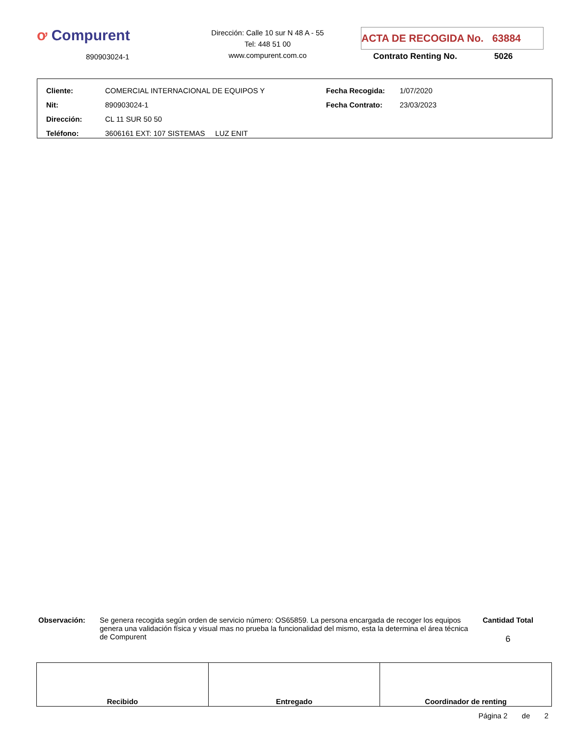ơ Compurent
890903024-1
Dirección: Calle 10 sur N 48 A - 55
Tel: 448 51 00
www.compurent.com.co
ACTA DE RECOGIDA No. 63884
Contrato Renting No. 5026
| Cliente: | COMERCIAL INTERNACIONAL DE EQUIPOS Y | Fecha Recogida: | 1/07/2020 |
| Nit: | 890903024-1 | Fecha Contrato: | 23/03/2023 |
| Dirección: | CL 11 SUR 50 50 | | |
| Teléfono: | 3606161 EXT: 107 SISTEMAS LUZ ENIT | | |
Observación: Se genera recogida según orden de servicio número: OS65859. La persona encargada de recoger los equipos genera una validación física y visual mas no prueba la funcionalidad del mismo, esta la determina el área técnica de Compurent
Cantidad Total
6
| Recibido | Entregado | Coordinador de renting |
Página 2 de 2